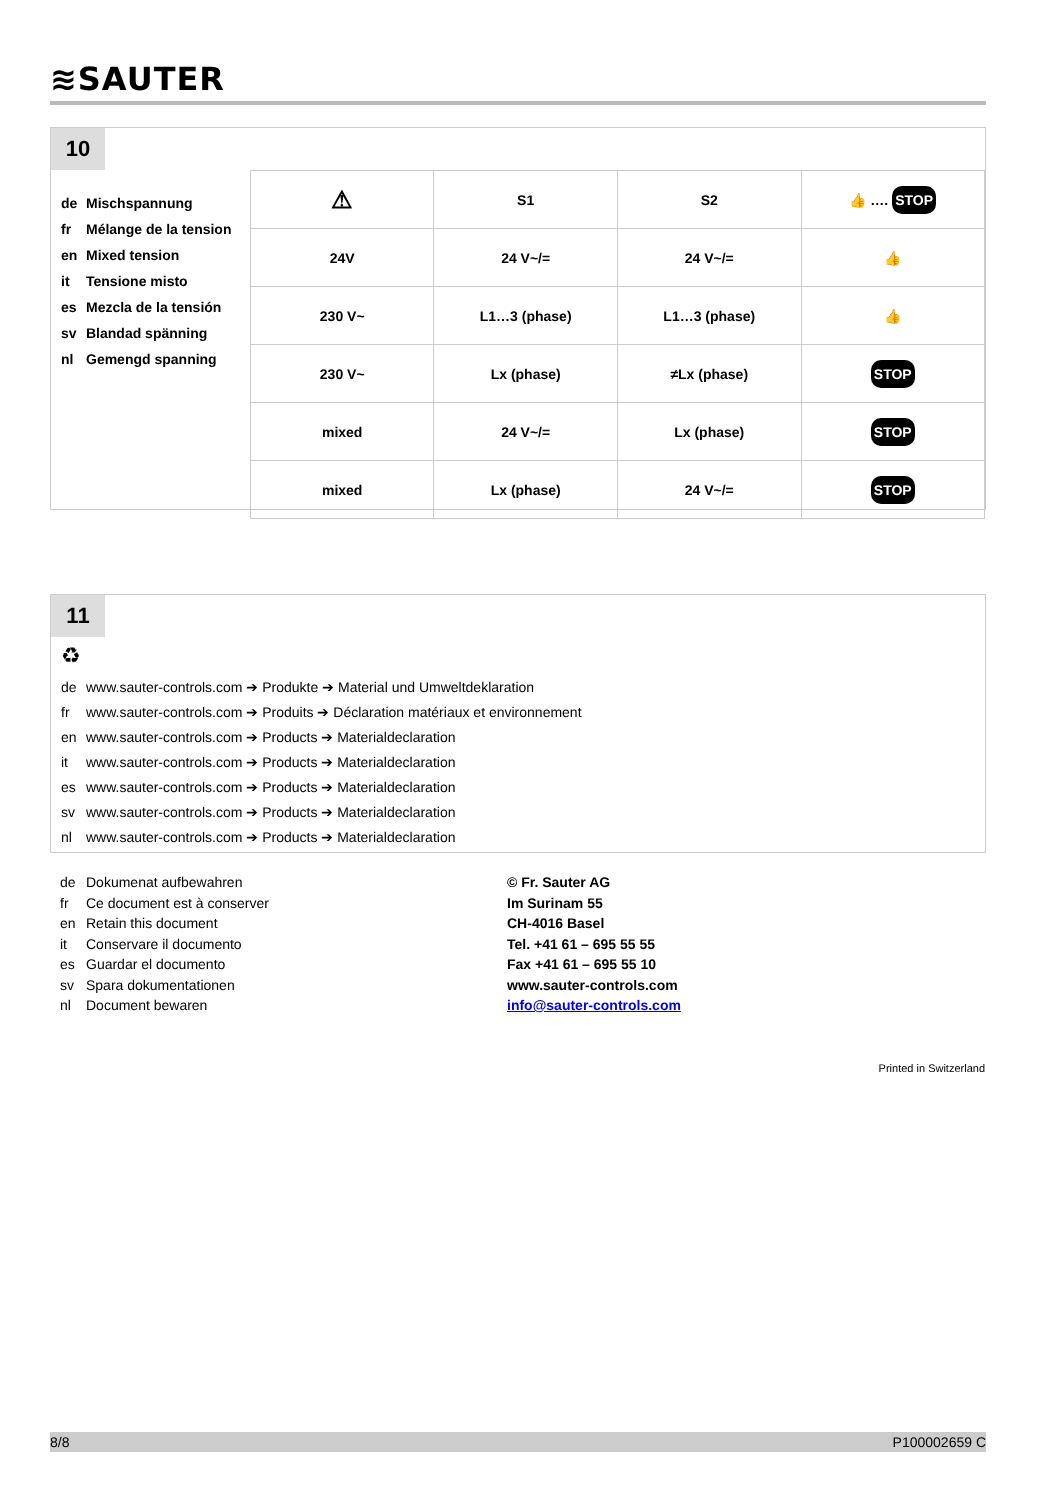≋SAUTER
10
de Mischspannung
fr Mélange de la tension
en Mixed tension
it Tensione misto
es Mezcla de la tensión
sv Blandad spänning
nl Gemengd spanning
| ⚠ | S1 | S2 | 👍 …. STOP |
| 24V | 24 V~/= | 24 V~/= | 👍 |
| 230 V~ | L1…3 (phase) | L1…3 (phase) | 👍 |
| 230 V~ | Lx (phase) | ≠Lx (phase) | STOP |
| mixed | 24 V~/= | Lx (phase) | STOP |
| mixed | Lx (phase) | 24 V~/= | STOP |
11
♻
de www.sauter-controls.com ➔ Produkte ➔ Material und Umweltdeklaration
fr www.sauter-controls.com ➔ Produits ➔ Déclaration matériaux et environnement
en www.sauter-controls.com ➔ Products ➔ Materialdeclaration
it www.sauter-controls.com ➔ Products ➔ Materialdeclaration
es www.sauter-controls.com ➔ Products ➔ Materialdeclaration
sv www.sauter-controls.com ➔ Products ➔ Materialdeclaration
nl www.sauter-controls.com ➔ Products ➔ Materialdeclaration
de Dokumenat aufbewahren
fr Ce document est à conserver
en Retain this document
it Conservare il documento
es Guardar el documento
sv Spara dokumentationen
nl Document bewaren
© Fr. Sauter AG
Im Surinam 55
CH-4016 Basel
Tel. +41 61 – 695 55 55
Fax +41 61 – 695 55 10
www.sauter-controls.com
info@sauter-controls.com
Printed in Switzerland
8/8 P100002659 C